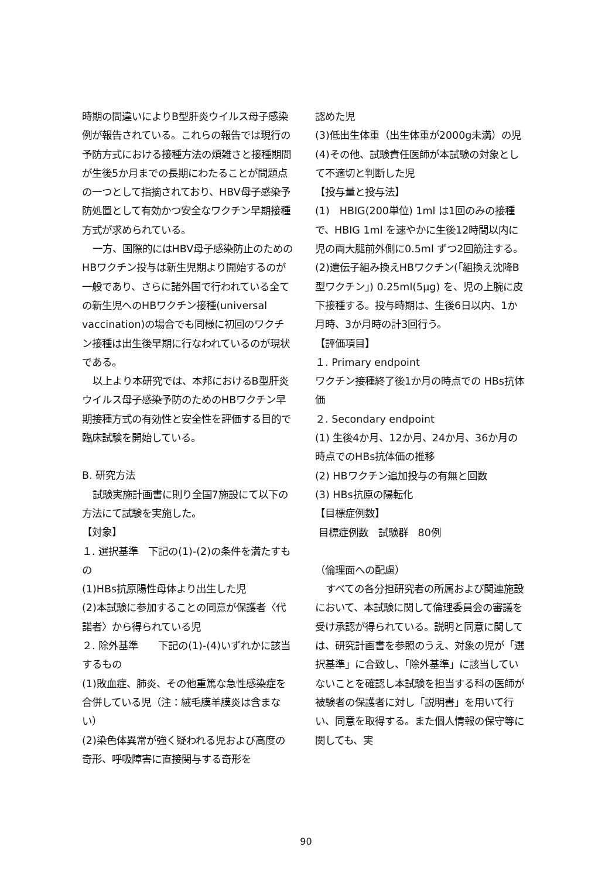時期の間違いによりB型肝炎ウイルス母子感染例が報告されている。これらの報告では現行の予防方式における接種方法の煩雑さと接種期間が生後5か月までの長期にわたることが問題点の一つとして指摘されており、HBV母子感染予防処置として有効かつ安全なワクチン早期接種方式が求められている。
一方、国際的にはHBV母子感染防止のためのHBワクチン投与は新生児期より開始するのが一般であり、さらに諸外国で行われている全ての新生児へのHBワクチン接種(universal vaccination)の場合でも同様に初回のワクチン接種は出生後早期に行なわれているのが現状である。
以上より本研究では、本邦におけるB型肝炎ウイルス母子感染予防のためのHBワクチン早期接種方式の有効性と安全性を評価する目的で臨床試験を開始している。
B. 研究方法
試験実施計画書に則り全国7施設にて以下の方法にて試験を実施した。
【対象】
１. 選択基準　下記の(1)-(2)の条件を満たすもの
(1)HBs抗原陽性母体より出生した児
(2)本試験に参加することの同意が保護者〈代諾者〉から得られている児
２. 除外基準　　下記の(1)-(4)いずれかに該当するもの
(1)敗血症、肺炎、その他重篤な急性感染症を合併している児（注：絨毛膜羊膜炎は含まない）
(2)染色体異常が強く疑われる児および高度の奇形、呼吸障害に直接関与する奇形を
認めた児
(3)低出生体重（出生体重が2000g未満）の児
(4)その他、試験責任医師が本試験の対象として不適切と判断した児
【投与量と投与法】
(1)　HBIG(200単位) 1ml は1回のみの接種で、HBIG 1ml を速やかに生後12時間以内に児の両大腿前外側に0.5ml ずつ2回筋注する。
(2)遺伝子組み換えHBワクチン(「組換え沈降B型ワクチン」) 0.25ml(5μg) を、児の上腕に皮下接種する。投与時期は、生後6日以内、1か月時、3か月時の計3回行う。
【評価項目】
１. Primary endpoint
ワクチン接種終了後1か月の時点での HBs抗体価
２. Secondary endpoint
(1) 生後4か月、12か月、24か月、36か月の時点でのHBs抗体価の推移
(2) HBワクチン追加投与の有無と回数
(3) HBs抗原の陽転化
【目標症例数】
目標症例数　試験群　80例
（倫理面への配慮）
すべての各分担研究者の所属および関連施設において、本試験に関して倫理委員会の審議を受け承認が得られている。説明と同意に関しては、研究計画書を参照のうえ、対象の児が「選択基準」に合致し、「除外基準」に該当していないことを確認し本試験を担当する科の医師が被験者の保護者に対し「説明書」を用いて行い、同意を取得する。また個人情報の保守等に関しても、実
90